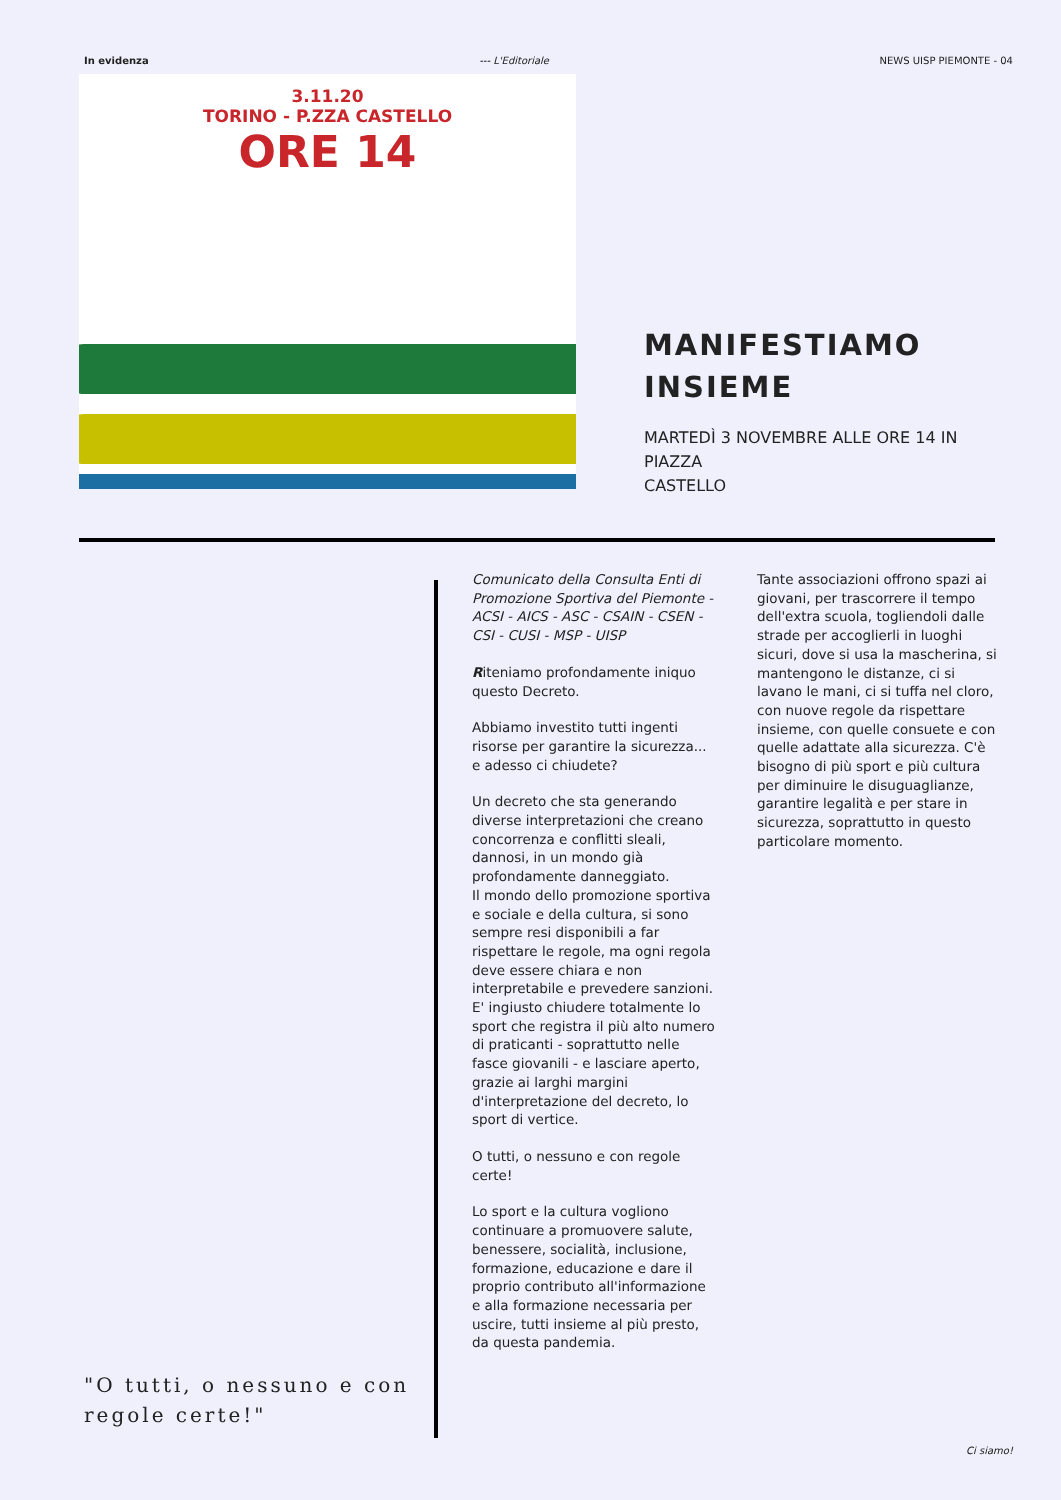In evidenza --- L'Editoriale NEWS UISP PIEMONTE - 04
3.11.20
TORINO - P.ZZA CASTELLO
ORE 14
MANIFESTIAMO
INSIEME
MARTEDÌ 3 NOVEMBRE ALLE ORE 14 IN
PIAZZA
CASTELLO
"O tutti, o nessuno e con regole certe!"
Comunicato della Consulta Enti di Promozione Sportiva del Piemonte - ACSI - AICS - ASC - CSAIN - CSEN - CSI - CUSI - MSP - UISP
Riteniamo profondamente iniquo questo Decreto.
Abbiamo investito tutti ingenti risorse per garantire la sicurezza... e adesso ci chiudete?
Un decreto che sta generando diverse interpretazioni che creano concorrenza e conflitti sleali, dannosi, in un mondo già profondamente danneggiato.
Il mondo dello promozione sportiva e sociale e della cultura, si sono sempre resi disponibili a far rispettare le regole, ma ogni regola deve essere chiara e non interpretabile e prevedere sanzioni. E' ingiusto chiudere totalmente lo sport che registra il più alto numero di praticanti - soprattutto nelle fasce giovanili - e lasciare aperto, grazie ai larghi margini d'interpretazione del decreto, lo sport di vertice.
O tutti, o nessuno e con regole certe!
Lo sport e la cultura vogliono continuare a promuovere salute, benessere, socialità, inclusione, formazione, educazione e dare il proprio contributo all'informazione e alla formazione necessaria per uscire, tutti insieme al più presto, da questa pandemia.
Tante associazioni offrono spazi ai giovani, per trascorrere il tempo dell'extra scuola, togliendoli dalle strade per accoglierli in luoghi sicuri, dove si usa la mascherina, si mantengono le distanze, ci si lavano le mani, ci si tuffa nel cloro, con nuove regole da rispettare insieme, con quelle consuete e con quelle adattate alla sicurezza. C'è bisogno di più sport e più cultura per diminuire le disuguaglianze, garantire legalità e per stare in sicurezza, soprattutto in questo particolare momento.
Ci siamo!